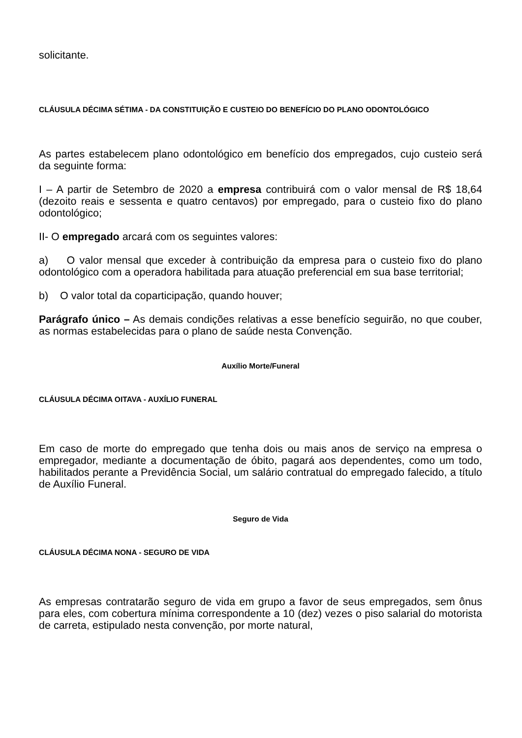solicitante.
CLÁUSULA DÉCIMA SÉTIMA - DA CONSTITUIÇÃO E CUSTEIO DO BENEFÍCIO DO PLANO ODONTOLÓGICO
As partes estabelecem plano odontológico em benefício dos empregados, cujo custeio será da seguinte forma:
I – A partir de Setembro de 2020 a empresa contribuirá com o valor mensal de R$ 18,64 (dezoito reais e sessenta e quatro centavos) por empregado, para o custeio fixo do plano odontológico;
II- O empregado arcará com os seguintes valores:
a) O valor mensal que exceder à contribuição da empresa para o custeio fixo do plano odontológico com a operadora habilitada para atuação preferencial em sua base territorial;
b) O valor total da coparticipação, quando houver;
Parágrafo único – As demais condições relativas a esse benefício seguirão, no que couber, as normas estabelecidas para o plano de saúde nesta Convenção.
Auxílio Morte/Funeral
CLÁUSULA DÉCIMA OITAVA - AUXÍLIO FUNERAL
Em caso de morte do empregado que tenha dois ou mais anos de serviço na empresa o empregador, mediante a documentação de óbito, pagará aos dependentes, como um todo, habilitados perante a Previdência Social, um salário contratual do empregado falecido, a título de Auxílio Funeral.
Seguro de Vida
CLÁUSULA DÉCIMA NONA - SEGURO DE VIDA
As empresas contratarão seguro de vida em grupo a favor de seus empregados, sem ônus para eles, com cobertura mínima correspondente a 10 (dez) vezes o piso salarial do motorista de carreta, estipulado nesta convenção, por morte natural,